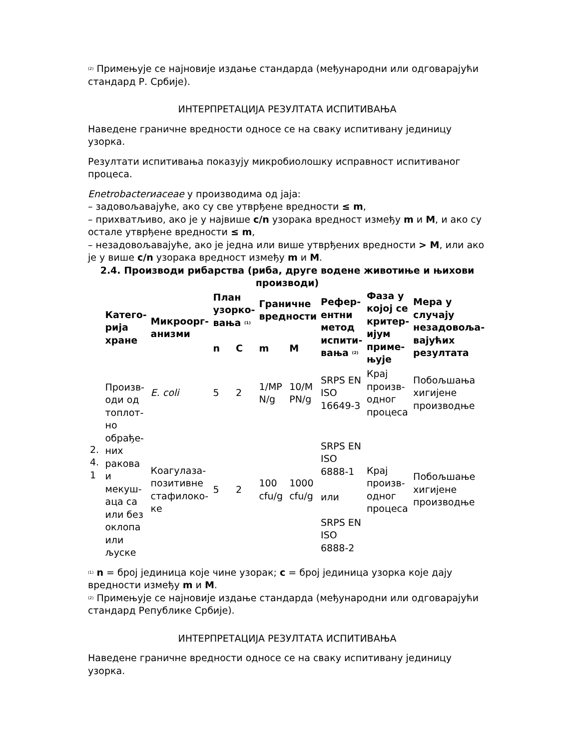<sup>(2)</sup> Примењује се најновије издање стандарда (међународни или одговарајући стандард Р. Србије).
ИНТЕРПРЕТАЦИЈА РЕЗУЛТАТА ИСПИТИВАЊА
Наведене граничне вредности односе се на сваку испитивану јединицу узорка.
Резултати испитивања показују микробиолошку исправност испитиваног процеса.
Enetrobacterиaceae у производима од јаја:
– задовољавајуће, ако су све утврђене вредности ≤ m,
– прихватљиво, ако је у највише c/n узорака вредност између m и M, и ако су остале утврђене вредности ≤ m,
– незадовољавајуће, ако је једна или више утврђених вредности > M, или ако је у више c/n узорака вредност између m и M.
2.4. Производи рибарства (риба, друге водене животиње и њихови производи)
| | Катего­рија хране | Микроорг­анизми | План узорко­вања <sup>(1)</sup> | | Граничне вредности | | Рефер­ентни метод испити­вања <sup>(2)</sup> | Фаза у којој се критер­ијум приме­њује | Мера у случају незадовоља­вајућих резултата |
| --- | --- | --- | --- | --- | --- | --- | --- | --- | --- |
| | | | n | C | m | M | | | |
| 2. 4. 1 | Произв­оди од топлот­но обрађе­них ракова и мекуш­аца са или без оклопа или љуске | E. coli | 5 | 2 | 1/MP N/g | 10/M PN/g | SRPS EN ISO 16649-3 | Крај произв­одног процес­а | Побољшања хигијене производње |
| | | Коагулаза-позитивне стафилоко­ке | 5 | 2 | 100 cfu/g | 1000 cfu/g | SRPS EN ISO 6888-1 или SRPS EN ISO 6888-2 | Крај произв­одног процес­а | Побољшање хигијене производње |
<sup>(1)</sup> n = број јединица које чине узорак; c = број јединица узорка које дају вредности између m и M.
<sup>(2)</sup> Примењује се најновије издање стандарда (међународни или одговарајући стандард Републике Србије).
ИНТЕРПРЕТАЦИЈА РЕЗУЛТАТА ИСПИТИВАЊА
Наведене граничне вредности односе се на сваку испитивану јединицу узорка.